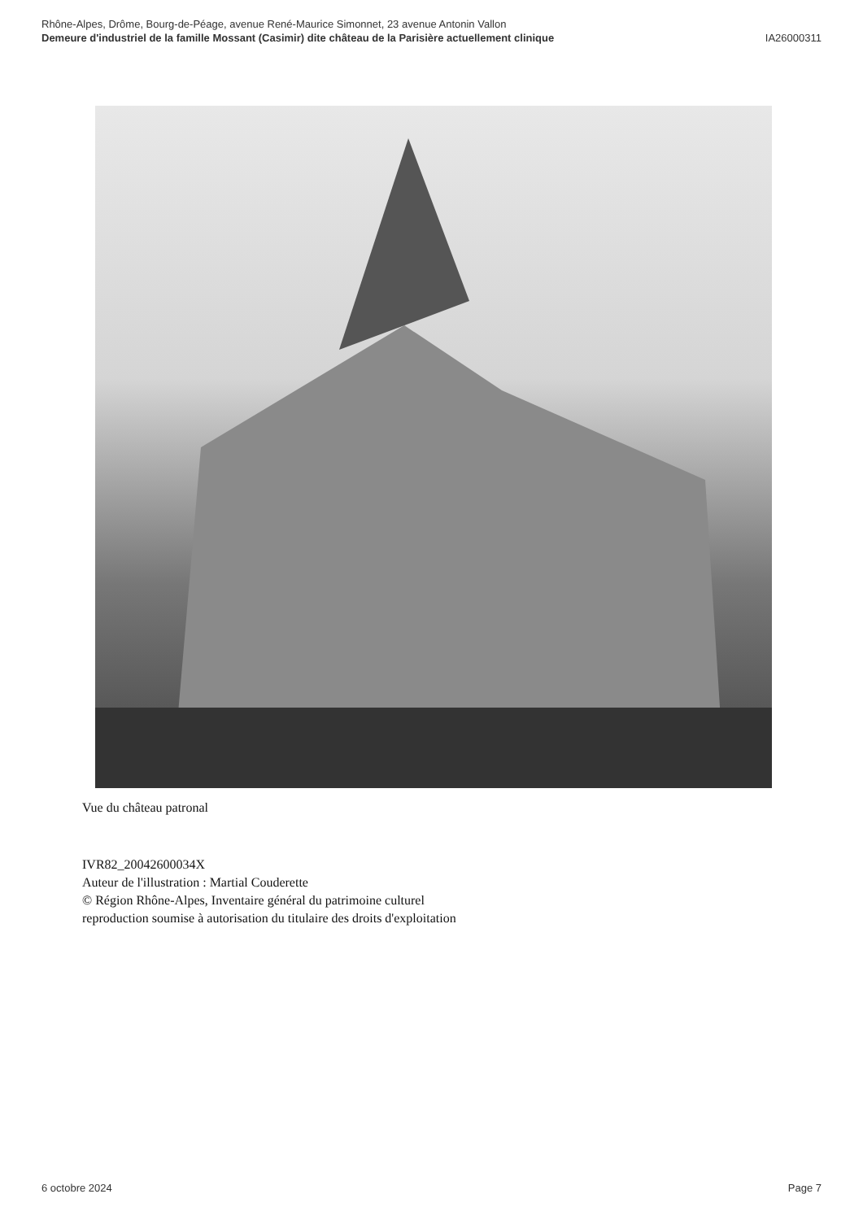Rhône-Alpes, Drôme, Bourg-de-Péage, avenue René-Maurice Simonnet, 23 avenue Antonin Vallon
Demeure d'industriel de la famille Mossant (Casimir) dite château de la Parisière actuellement clinique
IA26000311
Vue du château patronal
IVR82_20042600034X
Auteur de l'illustration : Martial Couderette
© Région Rhône-Alpes, Inventaire général du patrimoine culturel
reproduction soumise à autorisation du titulaire des droits d'exploitation
6 octobre 2024 Page 7